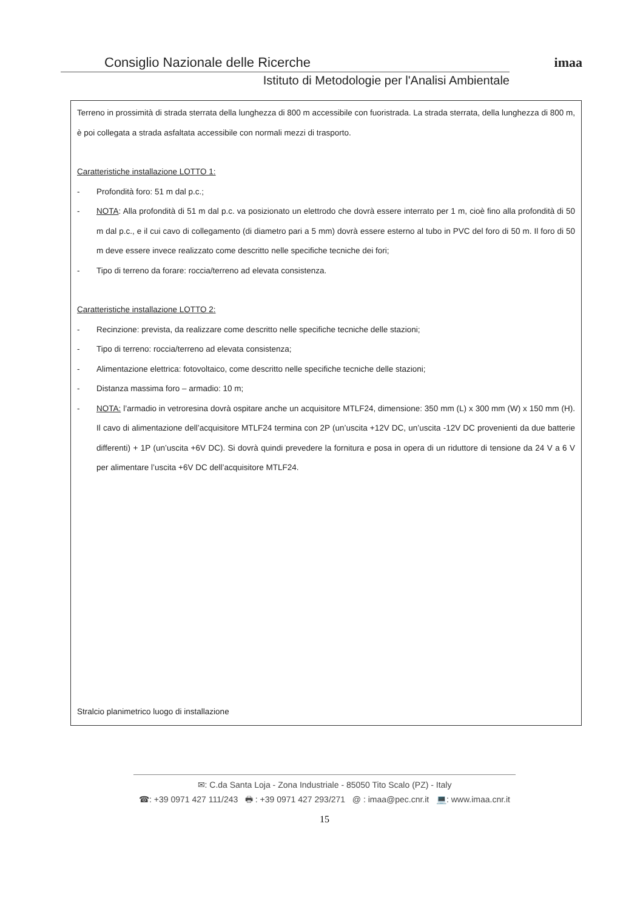Consiglio Nazionale delle Ricerche
Istituto di Metodologie per l'Analisi Ambientale
imaa
Terreno in prossimità di strada sterrata della lunghezza di 800 m accessibile con fuoristrada. La strada sterrata, della lunghezza di 800 m, è poi collegata a strada asfaltata accessibile con normali mezzi di trasporto.
Caratteristiche installazione LOTTO 1:
- Profondità foro: 51 m dal p.c.;
- NOTA: Alla profondità di 51 m dal p.c. va posizionato un elettrodo che dovrà essere interrato per 1 m, cioè fino alla profondità di 50 m dal p.c., e il cui cavo di collegamento (di diametro pari a 5 mm) dovrà essere esterno al tubo in PVC del foro di 50 m. Il foro di 50 m deve essere invece realizzato come descritto nelle specifiche tecniche dei fori;
- Tipo di terreno da forare: roccia/terreno ad elevata consistenza.
Caratteristiche installazione LOTTO 2:
- Recinzione: prevista, da realizzare come descritto nelle specifiche tecniche delle stazioni;
- Tipo di terreno: roccia/terreno ad elevata consistenza;
- Alimentazione elettrica: fotovoltaico, come descritto nelle specifiche tecniche delle stazioni;
- Distanza massima foro – armadio: 10 m;
- NOTA: l’armadio in vetroresina dovrà ospitare anche un acquisitore MTLF24, dimensione: 350 mm (L) x 300 mm (W) x 150 mm (H). Il cavo di alimentazione dell’acquisitore MTLF24 termina con 2P (un’uscita +12V DC, un’uscita -12V DC provenienti da due batterie differenti) + 1P (un’uscita +6V DC). Si dovrà quindi prevedere la fornitura e posa in opera di un riduttore di tensione da 24 V a 6 V per alimentare l’uscita +6V DC dell’acquisitore MTLF24.
Stralcio planimetrico luogo di installazione
✉: C.da Santa Loja - Zona Industriale - 85050 Tito Scalo (PZ) - Italy
☎: +39 0971 427 111/243 🖶 : +39 0971 427 293/271 @ : imaa@pec.cnr.it 💻: www.imaa.cnr.it
15